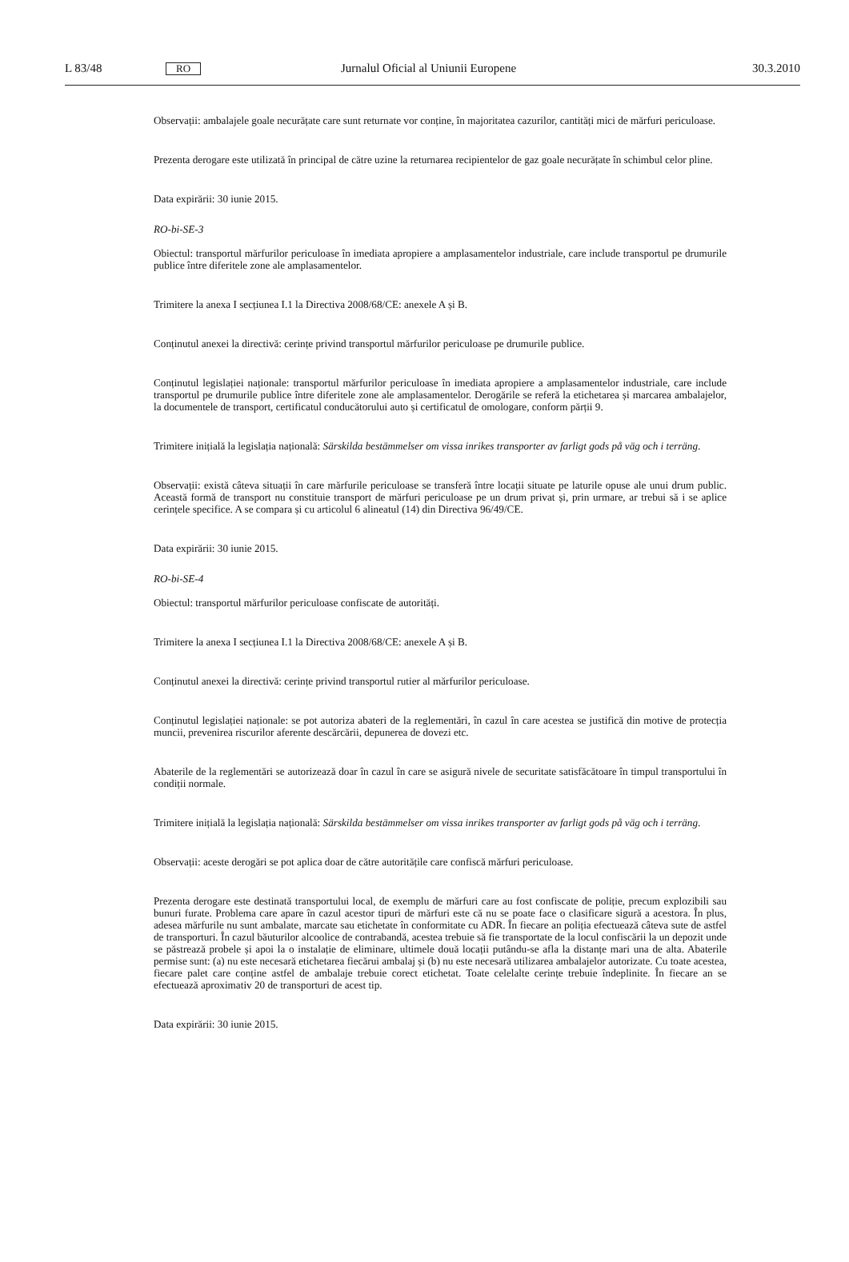L 83/48 RO Jurnalul Oficial al Uniunii Europene 30.3.2010
Observații: ambalajele goale necurățate care sunt returnate vor conține, în majoritatea cazurilor, cantități mici de mărfuri periculoase.
Prezenta derogare este utilizată în principal de către uzine la returnarea recipientelor de gaz goale necurățate în schimbul celor pline.
Data expirării: 30 iunie 2015.
RO-bi-SE-3
Obiectul: transportul mărfurilor periculoase în imediata apropiere a amplasamentelor industriale, care include transportul pe drumurile publice între diferitele zone ale amplasamentelor.
Trimitere la anexa I secțiunea I.1 la Directiva 2008/68/CE: anexele A și B.
Conținutul anexei la directivă: cerințe privind transportul mărfurilor periculoase pe drumurile publice.
Conținutul legislației naționale: transportul mărfurilor periculoase în imediata apropiere a amplasamentelor industriale, care include transportul pe drumurile publice între diferitele zone ale amplasamentelor. Derogările se referă la etichetarea și marcarea ambalajelor, la documentele de transport, certificatul conducătorului auto și certificatul de omologare, conform părții 9.
Trimitere inițială la legislația națională: Särskilda bestämmelser om vissa inrikes transporter av farligt gods på väg och i terräng.
Observații: există câteva situații în care mărfurile periculoase se transferă între locații situate pe laturile opuse ale unui drum public. Această formă de transport nu constituie transport de mărfuri periculoase pe un drum privat și, prin urmare, ar trebui să i se aplice cerințele specifice. A se compara și cu articolul 6 alineatul (14) din Directiva 96/49/CE.
Data expirării: 30 iunie 2015.
RO-bi-SE-4
Obiectul: transportul mărfurilor periculoase confiscate de autorități.
Trimitere la anexa I secțiunea I.1 la Directiva 2008/68/CE: anexele A și B.
Conținutul anexei la directivă: cerințe privind transportul rutier al mărfurilor periculoase.
Conținutul legislației naționale: se pot autoriza abateri de la reglementări, în cazul în care acestea se justifică din motive de protecția muncii, prevenirea riscurilor aferente descărcării, depunerea de dovezi etc.
Abaterile de la reglementări se autorizează doar în cazul în care se asigură nivele de securitate satisfăcătoare în timpul transportului în condiții normale.
Trimitere inițială la legislația națională: Särskilda bestämmelser om vissa inrikes transporter av farligt gods på väg och i terräng.
Observații: aceste derogări se pot aplica doar de către autoritățile care confiscă mărfuri periculoase.
Prezenta derogare este destinată transportului local, de exemplu de mărfuri care au fost confiscate de poliție, precum explozibili sau bunuri furate. Problema care apare în cazul acestor tipuri de mărfuri este că nu se poate face o clasificare sigură a acestora. În plus, adesea mărfurile nu sunt ambalate, marcate sau etichetate în conformitate cu ADR. În fiecare an poliția efectuează câteva sute de astfel de transporturi. În cazul băuturilor alcoolice de contrabandă, acestea trebuie să fie transportate de la locul confiscării la un depozit unde se păstrează probele și apoi la o instalație de eliminare, ultimele două locații putându-se afla la distanțe mari una de alta. Abaterile permise sunt: (a) nu este necesară etichetarea fiecărui ambalaj și (b) nu este necesară utilizarea ambalajelor autorizate. Cu toate acestea, fiecare palet care conține astfel de ambalaje trebuie corect etichetat. Toate celelalte cerințe trebuie îndeplinite. În fiecare an se efectuează aproximativ 20 de transporturi de acest tip.
Data expirării: 30 iunie 2015.